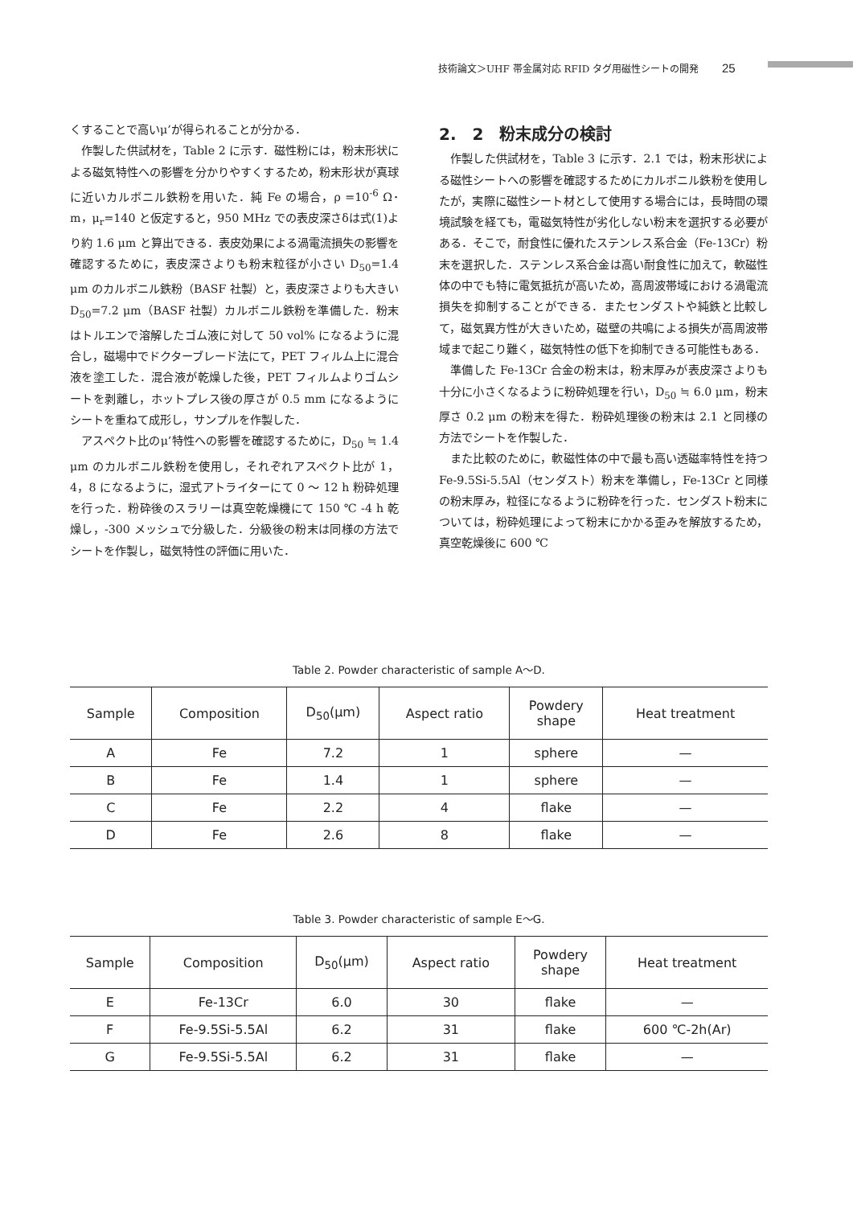技術論文＞UHF 帯金属対応 RFID タグ用磁性シートの開発 25
くすることで高いμ’が得られることが分かる．
　作製した供試材を，Table 2 に示す．磁性粉には，粉末形状による磁気特性への影響を分かりやすくするため，粉末形状が真球に近いカルボニル鉄粉を用いた．純 Fe の場合，ρ =10<sup>-6</sup> Ω･m，μ<sub>r</sub>=140 と仮定すると，950 MHz での表皮深さδは式(1)より約 1.6 μm と算出できる．表皮効果による渦電流損失の影響を確認するために，表皮深さよりも粉末粒径が小さい D<sub>50</sub>=1.4 μm のカルボニル鉄粉（BASF 社製）と，表皮深さよりも大きい D<sub>50</sub>=7.2 μm（BASF 社製）カルボニル鉄粉を準備した．粉末はトルエンで溶解したゴム液に対して 50 vol% になるように混合し，磁場中でドクターブレード法にて，PET フィルム上に混合液を塗工した．混合液が乾燥した後，PET フィルムよりゴムシートを剥離し，ホットプレス後の厚さが 0.5 mm になるようにシートを重ねて成形し，サンプルを作製した．
　アスペクト比のμ’特性への影響を確認するために，D<sub>50</sub> ≒ 1.4 μm のカルボニル鉄粉を使用し，それぞれアスペクト比が 1，4，8 になるように，湿式アトライターにて 0 ～ 12 h 粉砕処理を行った．粉砕後のスラリーは真空乾燥機にて 150 ℃ -4 h 乾燥し，-300 メッシュで分級した．分級後の粉末は同様の方法でシートを作製し，磁気特性の評価に用いた．
2.　2　粉末成分の検討
　作製した供試材を，Table 3 に示す．2.1 では，粉末形状による磁性シートへの影響を確認するためにカルボニル鉄粉を使用したが，実際に磁性シート材として使用する場合には，長時間の環境試験を経ても，電磁気特性が劣化しない粉末を選択する必要がある．そこで，耐食性に優れたステンレス系合金（Fe-13Cr）粉末を選択した．ステンレス系合金は高い耐食性に加えて，軟磁性体の中でも特に電気抵抗が高いため，高周波帯域における渦電流損失を抑制することができる．またセンダストや純鉄と比較して，磁気異方性が大きいため，磁壁の共鳴による損失が高周波帯域まで起こり難く，磁気特性の低下を抑制できる可能性もある．
　準備した Fe-13Cr 合金の粉末は，粉末厚みが表皮深さよりも十分に小さくなるように粉砕処理を行い，D<sub>50</sub> ≒ 6.0 μm，粉末厚さ 0.2 μm の粉末を得た．粉砕処理後の粉末は 2.1 と同様の方法でシートを作製した．
　また比較のために，軟磁性体の中で最も高い透磁率特性を持つ Fe-9.5Si-5.5Al（センダスト）粉末を準備し，Fe-13Cr と同様の粉末厚み，粒径になるように粉砕を行った．センダスト粉末については，粉砕処理によって粉末にかかる歪みを解放するため，真空乾燥後に 600 ℃
Table 2. Powder characteristic of sample A～D.
| Sample | Composition | D<sub>50</sub>(μm) | Aspect ratio | Powdery shape | Heat treatment |
| --- | --- | --- | --- | --- | --- |
| A | Fe | 7.2 | 1 | sphere | — |
| B | Fe | 1.4 | 1 | sphere | — |
| C | Fe | 2.2 | 4 | flake | — |
| D | Fe | 2.6 | 8 | flake | — |
Table 3. Powder characteristic of sample E～G.
| Sample | Composition | D<sub>50</sub>(μm) | Aspect ratio | Powdery shape | Heat treatment |
| --- | --- | --- | --- | --- | --- |
| E | Fe-13Cr | 6.0 | 30 | flake | — |
| F | Fe-9.5Si-5.5Al | 6.2 | 31 | flake | 600 ℃-2h(Ar) |
| G | Fe-9.5Si-5.5Al | 6.2 | 31 | flake | — |